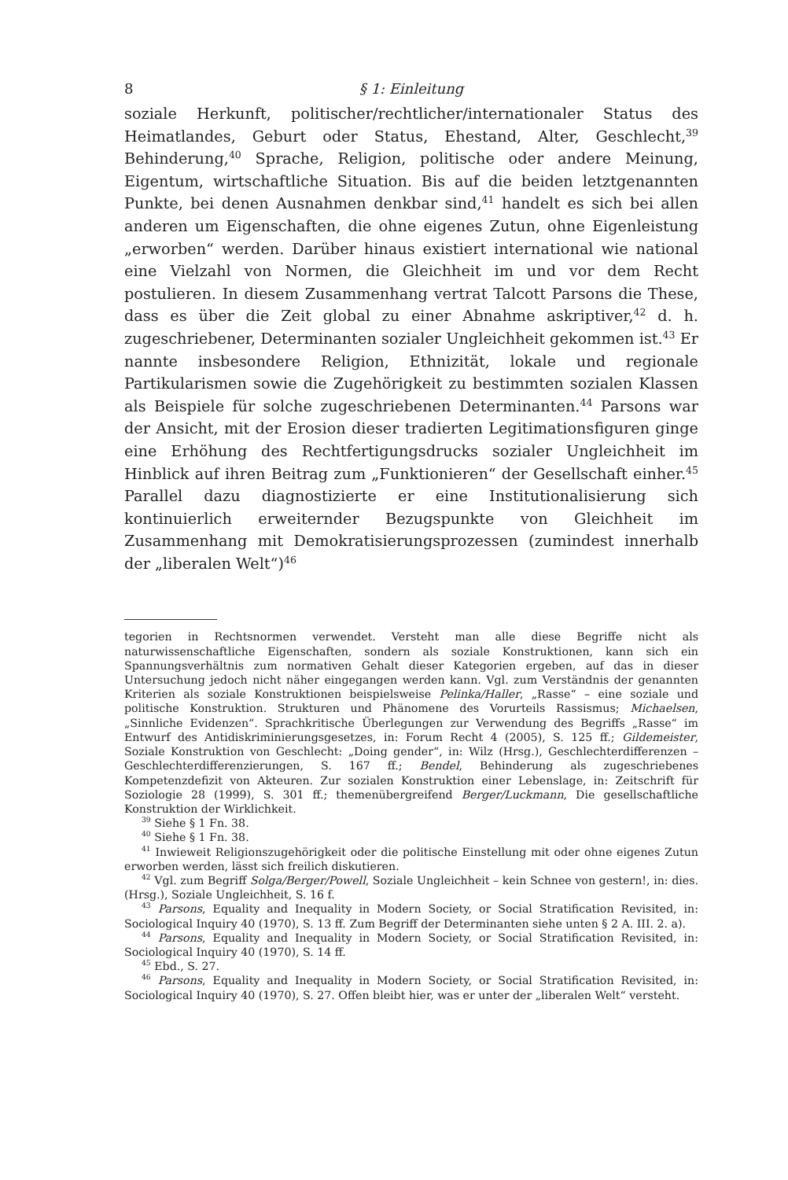8 § 1: Einleitung
soziale Herkunft, politischer/rechtlicher/internationaler Status des Heimatlandes, Geburt oder Status, Ehestand, Alter, Geschlecht,<sup>39</sup> Behinderung,<sup>40</sup> Sprache, Religion, politische oder andere Meinung, Eigentum, wirtschaftliche Situation. Bis auf die beiden letztgenannten Punkte, bei denen Ausnahmen denkbar sind,<sup>41</sup> handelt es sich bei allen anderen um Eigenschaften, die ohne eigenes Zutun, ohne Eigenleistung „erworben“ werden. Darüber hinaus existiert international wie national eine Vielzahl von Normen, die Gleichheit im und vor dem Recht postulieren. In diesem Zusammenhang vertrat Talcott Parsons die These, dass es über die Zeit global zu einer Abnahme askriptiver,<sup>42</sup> d. h. zugeschriebener, Determinanten sozialer Ungleichheit gekommen ist.<sup>43</sup> Er nannte insbesondere Religion, Ethnizität, lokale und regionale Partikularismen sowie die Zugehörigkeit zu bestimmten sozialen Klassen als Beispiele für solche zugeschriebenen Determinanten.<sup>44</sup> Parsons war der Ansicht, mit der Erosion dieser tradierten Legitimationsfiguren ginge eine Erhöhung des Rechtfertigungsdrucks sozialer Ungleichheit im Hinblick auf ihren Beitrag zum „Funktionieren“ der Gesellschaft einher.<sup>45</sup> Parallel dazu diagnostizierte er eine Institutionalisierung sich kontinuierlich erweiternder Bezugspunkte von Gleichheit im Zusammenhang mit Demokratisierungsprozessen (zumindest innerhalb der „liberalen Welt“)<sup>46</sup>
tegorien in Rechtsnormen verwendet. Versteht man alle diese Begriffe nicht als naturwissenschaftliche Eigenschaften, sondern als soziale Konstruktionen, kann sich ein Spannungsverhältnis zum normativen Gehalt dieser Kategorien ergeben, auf das in dieser Untersuchung jedoch nicht näher eingegangen werden kann. Vgl. zum Verständnis der genannten Kriterien als soziale Konstruktionen beispielsweise Pelinka/Haller, „Rasse“ – eine soziale und politische Konstruktion. Strukturen und Phänomene des Vorurteils Rassismus; Michaelsen, „Sinnliche Evidenzen“. Sprachkritische Überlegungen zur Verwendung des Begriffs „Rasse“ im Entwurf des Antidiskriminierungsgesetzes, in: Forum Recht 4 (2005), S. 125 ff.; Gildemeister, Soziale Konstruktion von Geschlecht: „Doing gender“, in: Wilz (Hrsg.), Geschlechterdifferenzen – Geschlechterdifferenzierungen, S. 167 ff.; Bendel, Behinderung als zugeschriebenes Kompetenzdefizit von Akteuren. Zur sozialen Konstruktion einer Lebenslage, in: Zeitschrift für Soziologie 28 (1999), S. 301 ff.; themenübergreifend Berger/Luckmann, Die gesellschaftliche Konstruktion der Wirklichkeit.
<sup>39</sup> Siehe § 1 Fn. 38.
<sup>40</sup> Siehe § 1 Fn. 38.
<sup>41</sup> Inwieweit Religionszugehörigkeit oder die politische Einstellung mit oder ohne eigenes Zutun erworben werden, lässt sich freilich diskutieren.
<sup>42</sup> Vgl. zum Begriff Solga/Berger/Powell, Soziale Ungleichheit – kein Schnee von gestern!, in: dies. (Hrsg.), Soziale Ungleichheit, S. 16 f.
<sup>43</sup> Parsons, Equality and Inequality in Modern Society, or Social Stratification Revisited, in: Sociological Inquiry 40 (1970), S. 13 ff. Zum Begriff der Determinanten siehe unten § 2 A. III. 2. a).
<sup>44</sup> Parsons, Equality and Inequality in Modern Society, or Social Stratification Revisited, in: Sociological Inquiry 40 (1970), S. 14 ff.
<sup>45</sup> Ebd., S. 27.
<sup>46</sup> Parsons, Equality and Inequality in Modern Society, or Social Stratification Revisited, in: Sociological Inquiry 40 (1970), S. 27. Offen bleibt hier, was er unter der „liberalen Welt“ versteht.